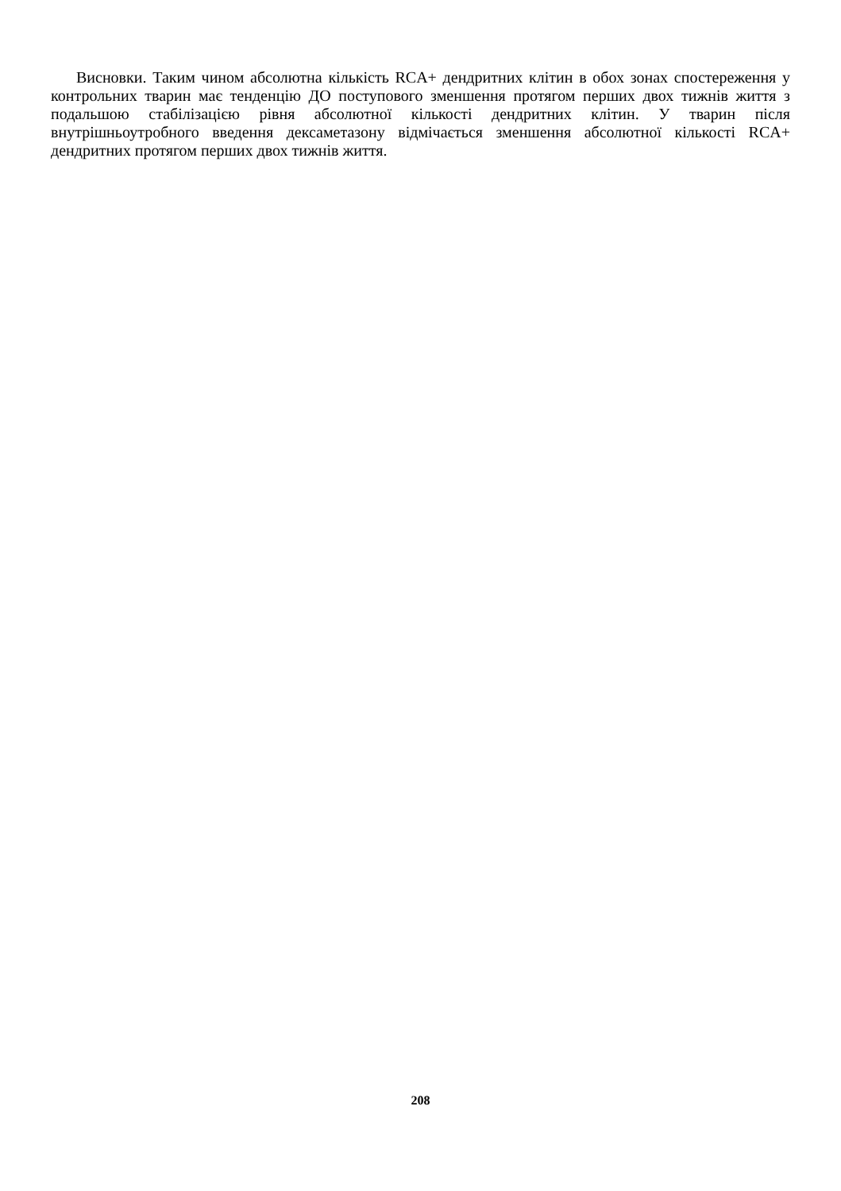Висновки. Таким чином абсолютна кількість RCA+ дендритних клітин в обох зонах спостереження у контрольних тварин має тенденцію ДО поступового зменшення протягом перших двох тижнів життя з подальшою стабілізацією рівня абсолютної кількості дендритних клітин. У тварин після внутрішньоутробного введення дексаметазону відмічається зменшення абсолютної кількості RCA+ дендритних протягом перших двох тижнів життя.
208